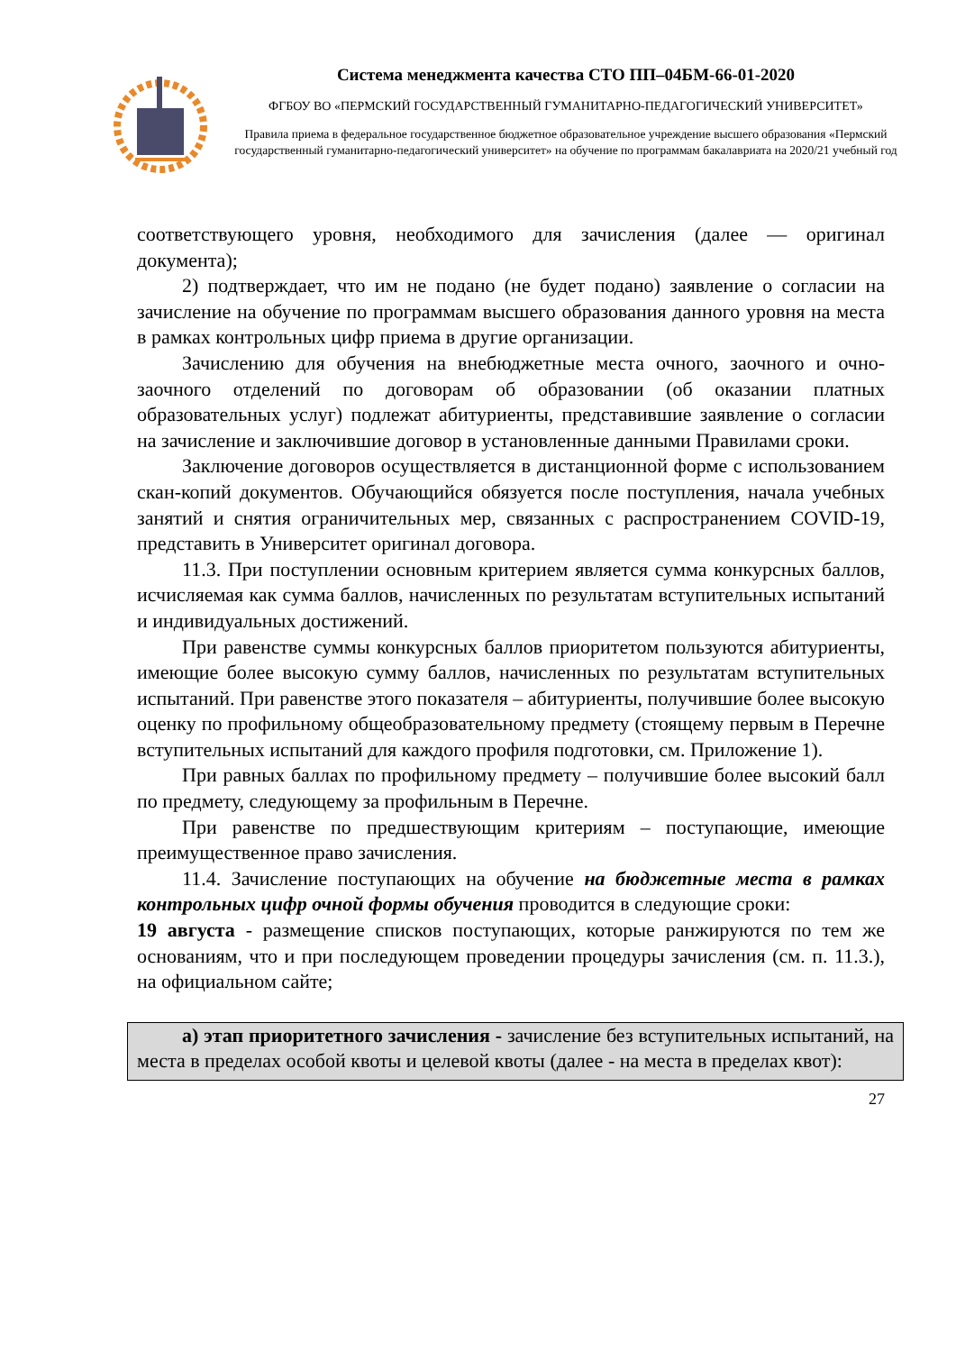Система менеджмента качества СТО ПП–04БМ-66-01-2020
ФГБОУ ВО «ПЕРМСКИЙ ГОСУДАРСТВЕННЫЙ ГУМАНИТАРНО-ПЕДАГОГИЧЕСКИЙ УНИВЕРСИТЕТ»
Правила приема в федеральное государственное бюджетное образовательное учреждение высшего образования «Пермский государственный гуманитарно-педагогический университет» на обучение по программам бакалавриата на 2020/21 учебный год
соответствующего уровня, необходимого для зачисления (далее — оригинал документа);
2) подтверждает, что им не подано (не будет подано) заявление о согласии на зачисление на обучение по программам высшего образования данного уровня на места в рамках контрольных цифр приема в другие организации.
Зачислению для обучения на внебюджетные места очного, заочного и очно-заочного отделений по договорам об образовании (об оказании платных образовательных услуг) подлежат абитуриенты, представившие заявление о согласии на зачисление и заключившие договор в установленные данными Правилами сроки.
Заключение договоров осуществляется в дистанционной форме с использованием скан-копий документов. Обучающийся обязуется после поступления, начала учебных занятий и снятия ограничительных мер, связанных с распространением COVID-19, представить в Университет оригинал договора.
11.3. При поступлении основным критерием является сумма конкурсных баллов, исчисляемая как сумма баллов, начисленных по результатам вступительных испытаний и индивидуальных достижений.
При равенстве суммы конкурсных баллов приоритетом пользуются абитуриенты, имеющие более высокую сумму баллов, начисленных по результатам вступительных испытаний. При равенстве этого показателя – абитуриенты, получившие более высокую оценку по профильному общеобразовательному предмету (стоящему первым в Перечне вступительных испытаний для каждого профиля подготовки, см. Приложение 1).
При равных баллах по профильному предмету – получившие более высокий балл по предмету, следующему за профильным в Перечне.
При равенстве по предшествующим критериям – поступающие, имеющие преимущественное право зачисления.
11.4. Зачисление поступающих на обучение на бюджетные места в рамках контрольных цифр очной формы обучения проводится в следующие сроки:
19 августа - размещение списков поступающих, которые ранжируются по тем же основаниям, что и при последующем проведении процедуры зачисления (см. п. 11.3.), на официальном сайте;
а) этап приоритетного зачисления - зачисление без вступительных испытаний, на места в пределах особой квоты и целевой квоты (далее - на места в пределах квот):
27